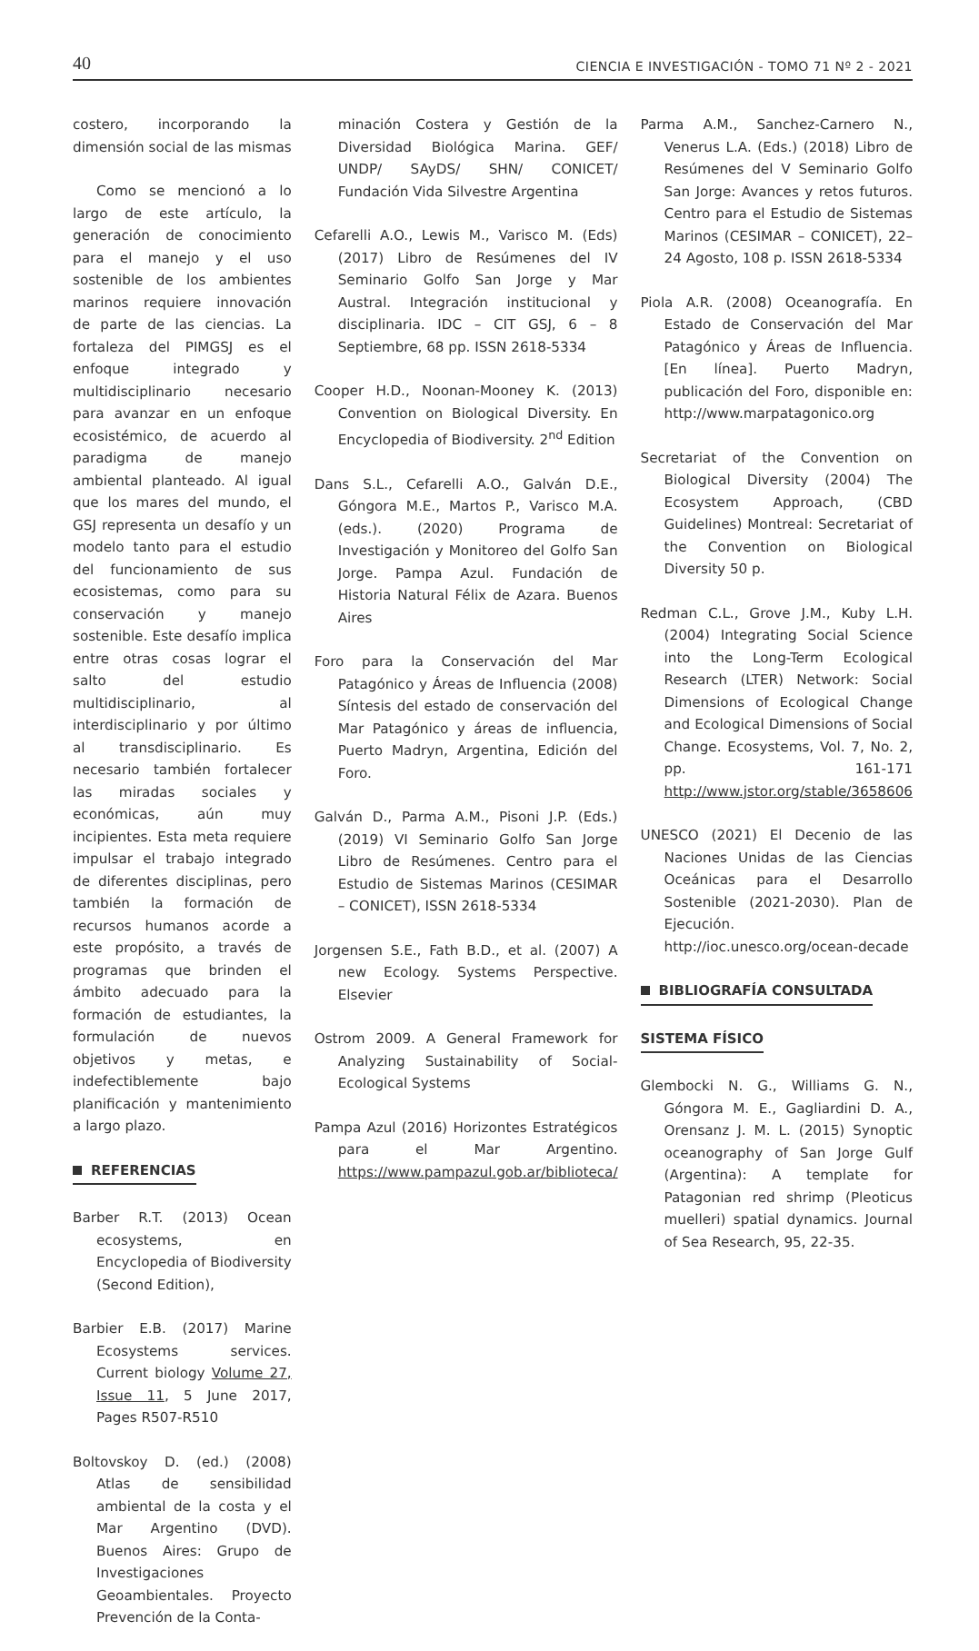40 CIENCIA E INVESTIGACIÓN - TOMO 71 Nº 2 - 2021
costero, incorporando la dimensión social de las mismas
Como se mencionó a lo largo de este artículo, la generación de conocimiento para el manejo y el uso sostenible de los ambientes marinos requiere innovación de parte de las ciencias. La fortaleza del PIMGSJ es el enfoque integrado y multidisciplinario necesario para avanzar en un enfoque ecosistémico, de acuerdo al paradigma de manejo ambiental planteado. Al igual que los mares del mundo, el GSJ representa un desafío y un modelo tanto para el estudio del funcionamiento de sus ecosistemas, como para su conservación y manejo sostenible. Este desafío implica entre otras cosas lograr el salto del estudio multidisciplinario, al interdisciplinario y por último al transdisciplinario. Es necesario también fortalecer las miradas sociales y económicas, aún muy incipientes. Esta meta requiere impulsar el trabajo integrado de diferentes disciplinas, pero también la formación de recursos humanos acorde a este propósito, a través de programas que brinden el ámbito adecuado para la formación de estudiantes, la formulación de nuevos objetivos y metas, e indefectiblemente bajo planificación y mantenimiento a largo plazo.
REFERENCIAS
Barber R.T. (2013) Ocean ecosystems, en Encyclopedia of Biodiversity (Second Edition),
Barbier E.B. (2017) Marine Ecosystems services. Current biology Volume 27, Issue 11, 5 June 2017, Pages R507-R510
Boltovskoy D. (ed.) (2008) Atlas de sensibilidad ambiental de la costa y el Mar Argentino (DVD). Buenos Aires: Grupo de Investigaciones Geoambientales. Proyecto Prevención de la Conta-
minación Costera y Gestión de la Diversidad Biológica Marina. GEF/ UNDP/ SAyDS/ SHN/ CONICET/ Fundación Vida Silvestre Argentina
Cefarelli A.O., Lewis M., Varisco M. (Eds) (2017) Libro de Resúmenes del IV Seminario Golfo San Jorge y Mar Austral. Integración institucional y disciplinaria. IDC – CIT GSJ, 6 – 8 Septiembre, 68 pp. ISSN 2618-5334
Cooper H.D., Noonan-Mooney K. (2013) Convention on Biological Diversity. En Encyclopedia of Biodiversity. 2<sup>nd</sup> Edition
Dans S.L., Cefarelli A.O., Galván D.E., Góngora M.E., Martos P., Varisco M.A. (eds.). (2020) Programa de Investigación y Monitoreo del Golfo San Jorge. Pampa Azul. Fundación de Historia Natural Félix de Azara. Buenos Aires
Foro para la Conservación del Mar Patagónico y Áreas de Influencia (2008) Síntesis del estado de conservación del Mar Patagónico y áreas de influencia, Puerto Madryn, Argentina, Edición del Foro.
Galván D., Parma A.M., Pisoni J.P. (Eds.) (2019) VI Seminario Golfo San Jorge Libro de Resúmenes. Centro para el Estudio de Sistemas Marinos (CESIMAR – CONICET), ISSN 2618-5334
Jorgensen S.E., Fath B.D., et al. (2007) A new Ecology. Systems Perspective. Elsevier
Ostrom 2009. A General Framework for Analyzing Sustainability of Social-Ecological Systems
Pampa Azul (2016) Horizontes Estratégicos para el Mar Argentino. https://www.pampazul.gob.ar/biblioteca/
Parma A.M., Sanchez-Carnero N., Venerus L.A. (Eds.) (2018) Libro de Resúmenes del V Seminario Golfo San Jorge: Avances y retos futuros. Centro para el Estudio de Sistemas Marinos (CESIMAR – CONICET), 22–24 Agosto, 108 p. ISSN 2618-5334
Piola A.R. (2008) Oceanografía. En Estado de Conservación del Mar Patagónico y Áreas de Influencia. [En línea]. Puerto Madryn, publicación del Foro, disponible en: http://www.marpatagonico.org
Secretariat of the Convention on Biological Diversity (2004) The Ecosystem Approach, (CBD Guidelines) Montreal: Secretariat of the Convention on Biological Diversity 50 p.
Redman C.L., Grove J.M., Kuby L.H. (2004) Integrating Social Science into the Long-Term Ecological Research (LTER) Network: Social Dimensions of Ecological Change and Ecological Dimensions of Social Change. Ecosystems, Vol. 7, No. 2, pp. 161-171 http://www.jstor.org/stable/3658606
UNESCO (2021) El Decenio de las Naciones Unidas de las Ciencias Oceánicas para el Desarrollo Sostenible (2021-2030). Plan de Ejecución. http://ioc.unesco.org/ocean-decade
BIBLIOGRAFÍA CONSULTADA
SISTEMA FÍSICO
Glembocki N. G., Williams G. N., Góngora M. E., Gagliardini D. A., Orensanz J. M. L. (2015) Synoptic oceanography of San Jorge Gulf (Argentina): A template for Patagonian red shrimp (Pleoticus muelleri) spatial dynamics. Journal of Sea Research, 95, 22-35.